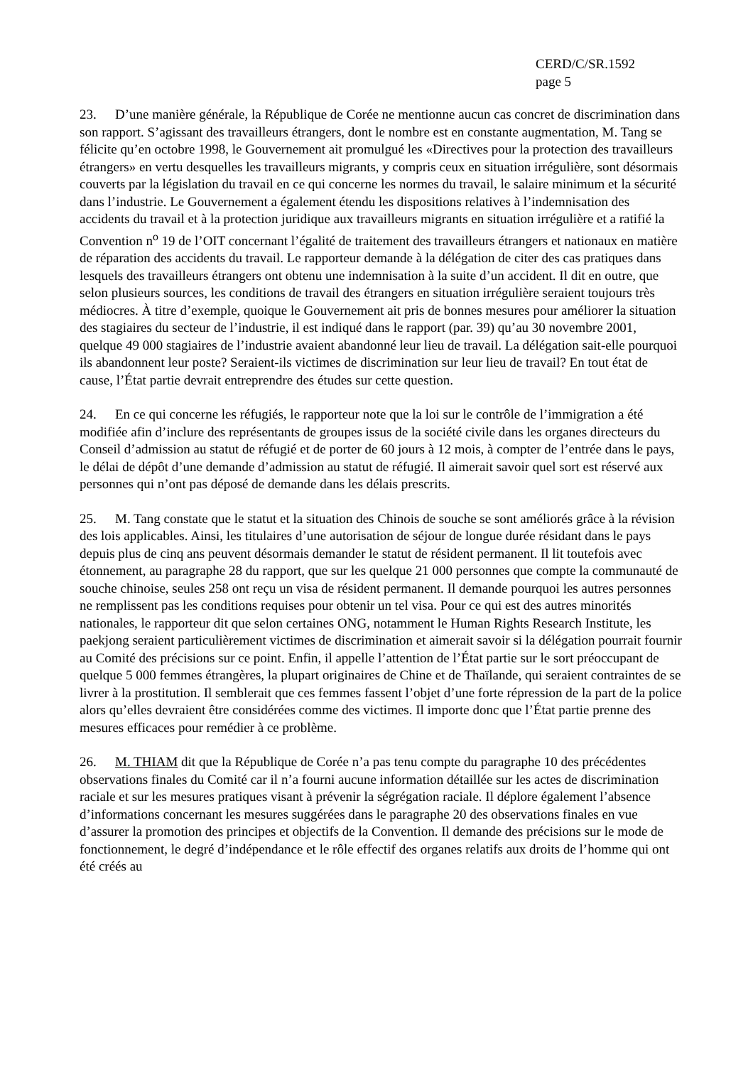CERD/C/SR.1592
page 5
23. D’une manière générale, la République de Corée ne mentionne aucun cas concret de discrimination dans son rapport. S’agissant des travailleurs étrangers, dont le nombre est en constante augmentation, M. Tang se félicite qu’en octobre 1998, le Gouvernement ait promulgué les «Directives pour la protection des travailleurs étrangers» en vertu desquelles les travailleurs migrants, y compris ceux en situation irrégulière, sont désormais couverts par la législation du travail en ce qui concerne les normes du travail, le salaire minimum et la sécurité dans l’industrie. Le Gouvernement a également étendu les dispositions relatives à l’indemnisation des accidents du travail et à la protection juridique aux travailleurs migrants en situation irrégulière et a ratifié la Convention n<sup>o</sup> 19 de l’OIT concernant l’égalité de traitement des travailleurs étrangers et nationaux en matière de réparation des accidents du travail. Le rapporteur demande à la délégation de citer des cas pratiques dans lesquels des travailleurs étrangers ont obtenu une indemnisation à la suite d’un accident. Il dit en outre, que selon plusieurs sources, les conditions de travail des étrangers en situation irrégulière seraient toujours très médiocres. À titre d’exemple, quoique le Gouvernement ait pris de bonnes mesures pour améliorer la situation des stagiaires du secteur de l’industrie, il est indiqué dans le rapport (par. 39) qu’au 30 novembre 2001, quelque 49 000 stagiaires de l’industrie avaient abandonné leur lieu de travail. La délégation sait-elle pourquoi ils abandonnent leur poste? Seraient-ils victimes de discrimination sur leur lieu de travail? En tout état de cause, l’État partie devrait entreprendre des études sur cette question.
24. En ce qui concerne les réfugiés, le rapporteur note que la loi sur le contrôle de l’immigration a été modifiée afin d’inclure des représentants de groupes issus de la société civile dans les organes directeurs du Conseil d’admission au statut de réfugié et de porter de 60 jours à 12 mois, à compter de l’entrée dans le pays, le délai de dépôt d’une demande d’admission au statut de réfugié. Il aimerait savoir quel sort est réservé aux personnes qui n’ont pas déposé de demande dans les délais prescrits.
25. M. Tang constate que le statut et la situation des Chinois de souche se sont améliorés grâce à la révision des lois applicables. Ainsi, les titulaires d’une autorisation de séjour de longue durée résidant dans le pays depuis plus de cinq ans peuvent désormais demander le statut de résident permanent. Il lit toutefois avec étonnement, au paragraphe 28 du rapport, que sur les quelque 21 000 personnes que compte la communauté de souche chinoise, seules 258 ont reçu un visa de résident permanent. Il demande pourquoi les autres personnes ne remplissent pas les conditions requises pour obtenir un tel visa. Pour ce qui est des autres minorités nationales, le rapporteur dit que selon certaines ONG, notamment le Human Rights Research Institute, les paekjong seraient particulièrement victimes de discrimination et aimerait savoir si la délégation pourrait fournir au Comité des précisions sur ce point. Enfin, il appelle l’attention de l’État partie sur le sort préoccupant de quelque 5 000 femmes étrangères, la plupart originaires de Chine et de Thaïlande, qui seraient contraintes de se livrer à la prostitution. Il semblerait que ces femmes fassent l’objet d’une forte répression de la part de la police alors qu’elles devraient être considérées comme des victimes. Il importe donc que l’État partie prenne des mesures efficaces pour remédier à ce problème.
26. M. THIAM dit que la République de Corée n’a pas tenu compte du paragraphe 10 des précédentes observations finales du Comité car il n’a fourni aucune information détaillée sur les actes de discrimination raciale et sur les mesures pratiques visant à prévenir la ségrégation raciale. Il déplore également l’absence d’informations concernant les mesures suggérées dans le paragraphe 20 des observations finales en vue d’assurer la promotion des principes et objectifs de la Convention. Il demande des précisions sur le mode de fonctionnement, le degré d’indépendance et le rôle effectif des organes relatifs aux droits de l’homme qui ont été créés au